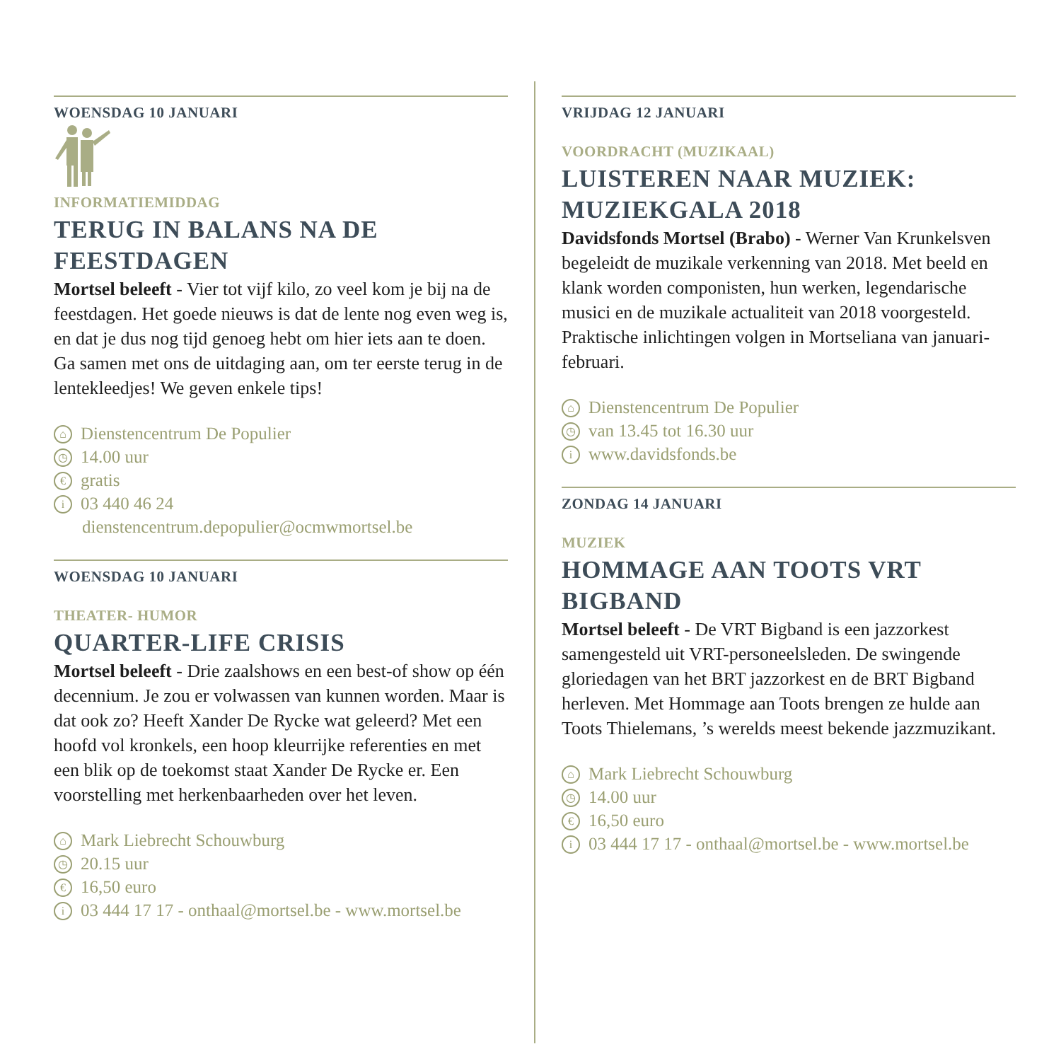WOENSDAG 10 JANUARI
INFORMATIEMIDDAG
TERUG IN BALANS NA DE FEESTDAGEN
Mortsel beleeft - Vier tot vijf kilo, zo veel kom je bij na de feestdagen. Het goede nieuws is dat de lente nog even weg is, en dat je dus nog tijd genoeg hebt om hier iets aan te doen. Ga samen met ons de uitdaging aan, om ter eerste terug in de lentekleedjes! We geven enkele tips!
⌂ Dienstencentrum De Populier
◷ 14.00 uur
€ gratis
i 03 440 46 24
dienstencentrum.depopulier@ocmwmortsel.be
WOENSDAG 10 JANUARI
THEATER- HUMOR
QUARTER-LIFE CRISIS
Mortsel beleeft - Drie zaalshows en een best-of show op één decennium. Je zou er volwassen van kunnen worden. Maar is dat ook zo? Heeft Xander De Rycke wat geleerd? Met een hoofd vol kronkels, een hoop kleurrijke referenties en met een blik op de toekomst staat Xander De Rycke er. Een voorstelling met herkenbaarheden over het leven.
⌂ Mark Liebrecht Schouwburg
◷ 20.15 uur
€ 16,50 euro
i 03 444 17 17 - onthaal@mortsel.be - www.mortsel.be
VRIJDAG 12 JANUARI
VOORDRACHT (MUZIKAAL)
LUISTEREN NAAR MUZIEK: MUZIEKGALA 2018
Davidsfonds Mortsel (Brabo) - Werner Van Krunkelsven begeleidt de muzikale verkenning van 2018. Met beeld en klank worden componisten, hun werken, legendarische musici en de muzikale actualiteit van 2018 voorgesteld. Praktische inlichtingen volgen in Mortseliana van januari-februari.
⌂ Dienstencentrum De Populier
◷ van 13.45 tot 16.30 uur
iwww.davidsfonds.be
ZONDAG 14 JANUARI
MUZIEK
HOMMAGE AAN TOOTS VRT BIGBAND
Mortsel beleeft - De VRT Bigband is een jazzorkest samengesteld uit VRT-personeelsleden. De swingende gloriedagen van het BRT jazzorkest en de BRT Bigband herleven. Met Hommage aan Toots brengen ze hulde aan Toots Thielemans, ’s werelds meest bekende jazzmuzikant.
⌂ Mark Liebrecht Schouwburg
◷ 14.00 uur
€ 16,50 euro
i 03 444 17 17 - onthaal@mortsel.be - www.mortsel.be